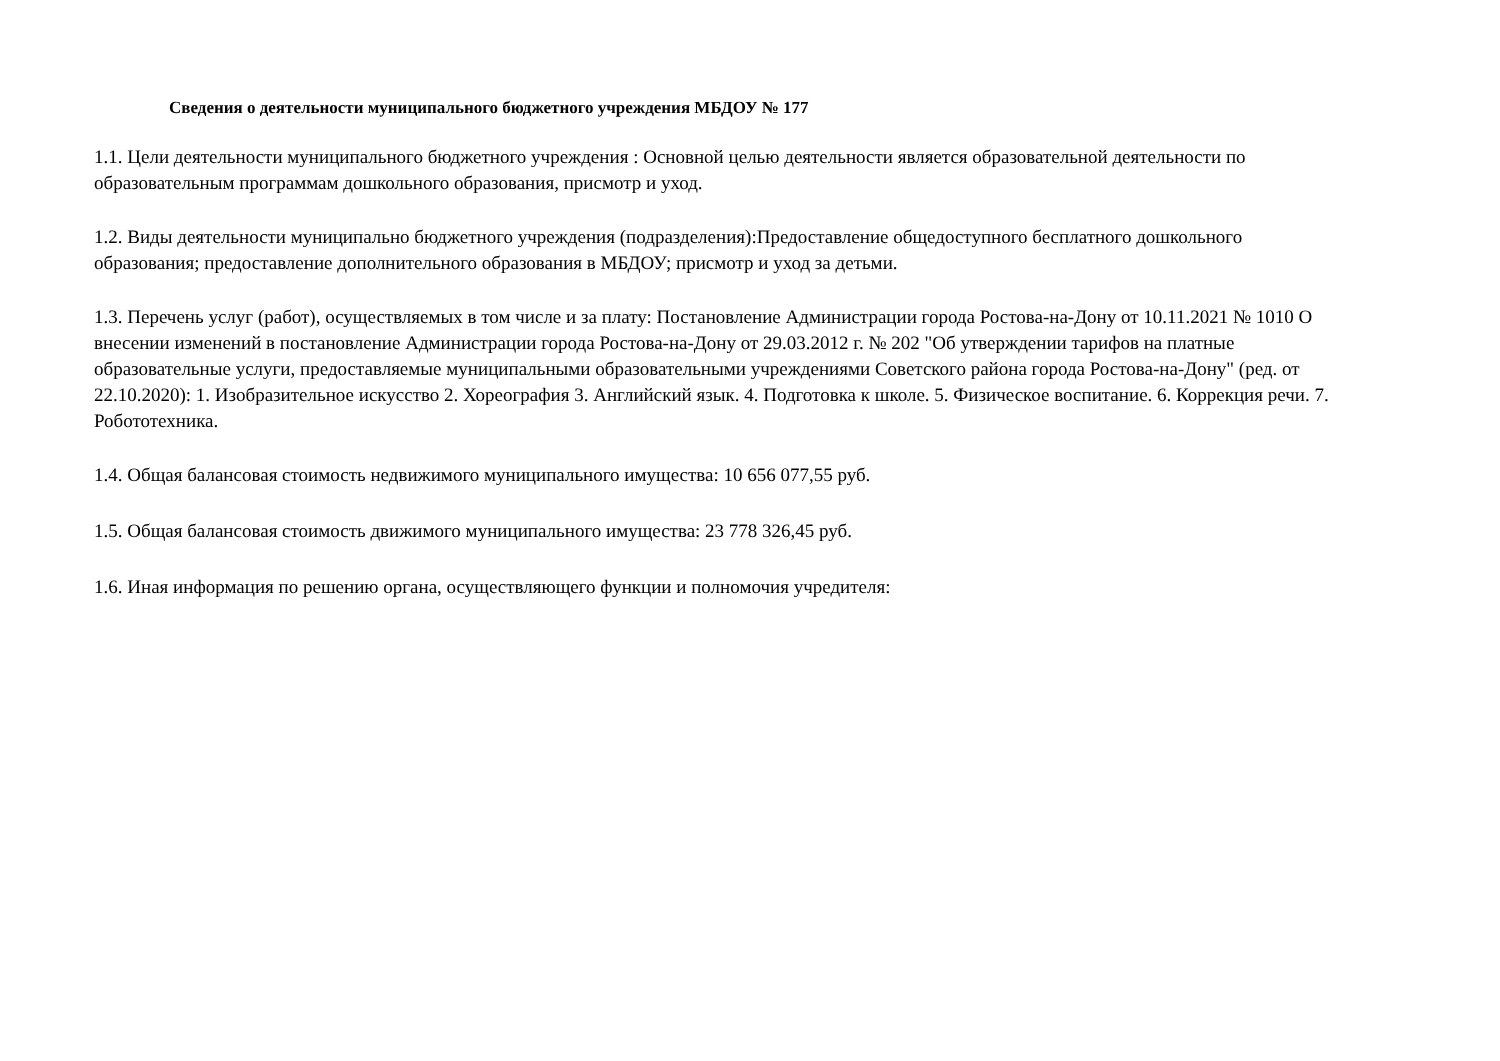Сведения о деятельности муниципального бюджетного учреждения МБДОУ № 177
1.1. Цели деятельности муниципального бюджетного учреждения : Основной целью деятельности является образовательной деятельности по образовательным программам дошкольного образования, присмотр и уход.
1.2. Виды деятельности муниципально бюджетного учреждения (подразделения):Предоставление общедоступного бесплатного дошкольного образования; предоставление дополнительного образования в МБДОУ; присмотр и уход за детьми.
1.3. Перечень услуг (работ), осуществляемых в том числе и за плату: Постановление Администрации города Ростова-на-Дону от 10.11.2021 № 1010 О внесении изменений в постановление Администрации города Ростова-на-Дону от 29.03.2012 г. № 202 "Об утверждении тарифов на платные образовательные услуги, предоставляемые муниципальными образовательными учреждениями Советского района города Ростова-на-Дону" (ред. от 22.10.2020): 1. Изобразительное искусство 2. Хореография 3. Английский язык. 4. Подготовка к школе. 5. Физическое воспитание. 6. Коррекция речи. 7. Робототехника.
1.4. Общая балансовая стоимость недвижимого муниципального имущества: 10 656 077,55 руб.
1.5. Общая балансовая стоимость движимого муниципального имущества: 23 778 326,45 руб.
1.6. Иная информация по решению органа, осуществляющего функции и полномочия учредителя: